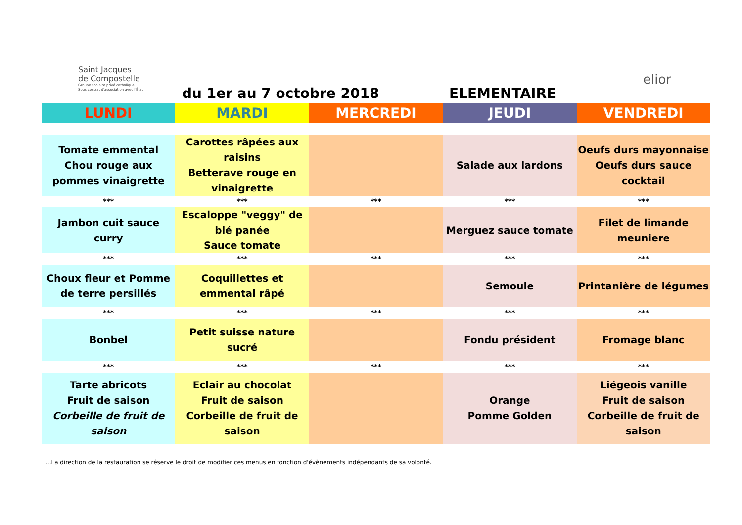Saint Jacques
de Compostelle
Groupe scolaire privé catholique
Sous contrat d'association avec l'État
du 1er au 7 octobre 2018 ELEMENTAIRE
elior
| LUNDI | MARDI | MERCREDI | JEUDI | VENDREDI |
| --- | --- | --- | --- | --- |
| Tomate emmental Chou rouge aux pommes vinaigrette | Carottes râpées aux raisins Betterave rouge en vinaigrette | | Salade aux lardons | Oeufs durs mayonnaise Oeufs durs sauce cocktail |
| *** | *** | *** | *** | *** |
| Jambon cuit sauce curry | Escaloppe "veggy" de blé panée Sauce tomate | | Merguez sauce tomate | Filet de limande meuniere |
| *** | *** | *** | *** | *** |
| Choux fleur et Pomme de terre persillés | Coquillettes et emmental râpé | | Semoule | Printanière de légumes |
| *** | *** | *** | *** | *** |
| Bonbel | Petit suisse nature sucré | | Fondu président | Fromage blanc |
| *** | *** | *** | *** | *** |
| Tarte abricots Fruit de saison Corbeille de fruit de saison | Eclair au chocolat Fruit de saison Corbeille de fruit de saison | | Orange Pomme Golden | Liégeois vanille Fruit de saison Corbeille de fruit de saison |
...La direction de la restauration se réserve le droit de modifier ces menus en fonction d'évènements indépendants de sa volonté.